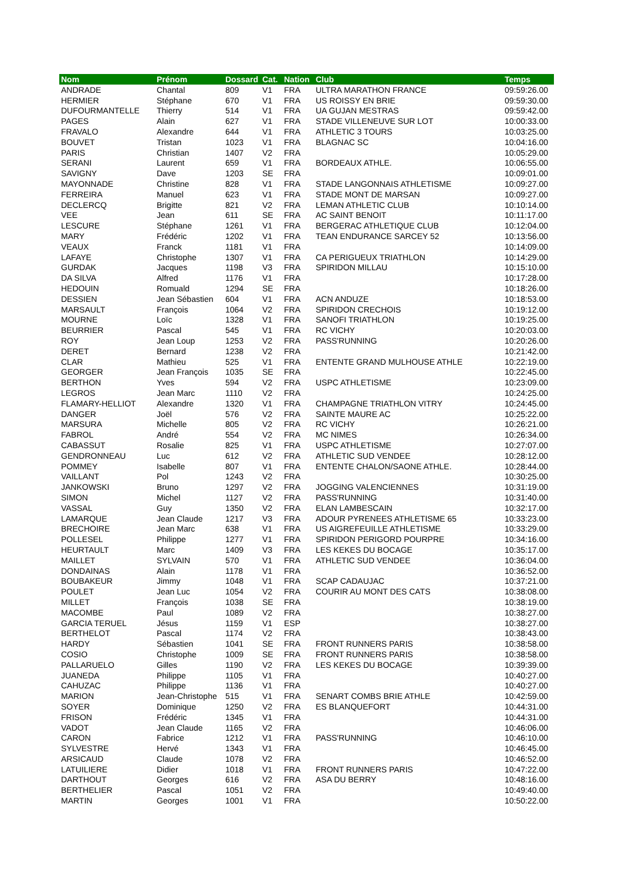| Nom | Prénom | Dossard | Cat. | Nation | Club | Temps |
| --- | --- | --- | --- | --- | --- | --- |
| ANDRADE | Chantal | 809 | V1 | FRA | ULTRA MARATHON FRANCE | 09:59:26.00 |
| HERMIER | Stéphane | 670 | V1 | FRA | US ROISSY EN BRIE | 09:59:30.00 |
| DUFOURMANTELLE | Thierry | 514 | V1 | FRA | UA GUJAN MESTRAS | 09:59:42.00 |
| PAGES | Alain | 627 | V1 | FRA | STADE VILLENEUVE SUR LOT | 10:00:33.00 |
| FRAVALO | Alexandre | 644 | V1 | FRA | ATHLETIC 3 TOURS | 10:03:25.00 |
| BOUVET | Tristan | 1023 | V1 | FRA | BLAGNAC SC | 10:04:16.00 |
| PARIS | Christian | 1407 | V2 | FRA | | 10:05:29.00 |
| SERANI | Laurent | 659 | V1 | FRA | BORDEAUX ATHLE. | 10:06:55.00 |
| SAVIGNY | Dave | 1203 | SE | FRA | | 10:09:01.00 |
| MAYONNADE | Christine | 828 | V1 | FRA | STADE LANGONNAIS ATHLETISME | 10:09:27.00 |
| FERREIRA | Manuel | 623 | V1 | FRA | STADE MONT DE MARSAN | 10:09:27.00 |
| DECLERCQ | Brigitte | 821 | V2 | FRA | LEMAN ATHLETIC CLUB | 10:10:14.00 |
| VEE | Jean | 611 | SE | FRA | AC SAINT BENOIT | 10:11:17.00 |
| LESCURE | Stéphane | 1261 | V1 | FRA | BERGERAC ATHLETIQUE CLUB | 10:12:04.00 |
| MARY | Frédéric | 1202 | V1 | FRA | TEAN ENDURANCE SARCEY 52 | 10:13:56.00 |
| VEAUX | Franck | 1181 | V1 | FRA | | 10:14:09.00 |
| LAFAYE | Christophe | 1307 | V1 | FRA | CA PERIGUEUX TRIATHLON | 10:14:29.00 |
| GURDAK | Jacques | 1198 | V3 | FRA | SPIRIDON MILLAU | 10:15:10.00 |
| DA SILVA | Alfred | 1176 | V1 | FRA | | 10:17:28.00 |
| HEDOUIN | Romuald | 1294 | SE | FRA | | 10:18:26.00 |
| DESSIEN | Jean Sébastien | 604 | V1 | FRA | ACN ANDUZE | 10:18:53.00 |
| MARSAULT | François | 1064 | V2 | FRA | SPIRIDON CRECHOIS | 10:19:12.00 |
| MOURNE | Loïc | 1328 | V1 | FRA | SANOFI TRIATHLON | 10:19:25.00 |
| BEURRIER | Pascal | 545 | V1 | FRA | RC VICHY | 10:20:03.00 |
| ROY | Jean Loup | 1253 | V2 | FRA | PASS'RUNNING | 10:20:26.00 |
| DERET | Bernard | 1238 | V2 | FRA | | 10:21:42.00 |
| CLAR | Mathieu | 525 | V1 | FRA | ENTENTE GRAND MULHOUSE ATHLE | 10:22:19.00 |
| GEORGER | Jean François | 1035 | SE | FRA | | 10:22:45.00 |
| BERTHON | Yves | 594 | V2 | FRA | USPC ATHLETISME | 10:23:09.00 |
| LEGROS | Jean Marc | 1110 | V2 | FRA | | 10:24:25.00 |
| FLAMARY-HELLIOT | Alexandre | 1320 | V1 | FRA | CHAMPAGNE TRIATHLON VITRY | 10:24:45.00 |
| DANGER | Joël | 576 | V2 | FRA | SAINTE MAURE AC | 10:25:22.00 |
| MARSURA | Michelle | 805 | V2 | FRA | RC VICHY | 10:26:21.00 |
| FABROL | André | 554 | V2 | FRA | MC NIMES | 10:26:34.00 |
| CABASSUT | Rosalie | 825 | V1 | FRA | USPC ATHLETISME | 10:27:07.00 |
| GENDRONNEAU | Luc | 612 | V2 | FRA | ATHLETIC SUD VENDEE | 10:28:12.00 |
| POMMEY | Isabelle | 807 | V1 | FRA | ENTENTE CHALON/SAONE ATHLE. | 10:28:44.00 |
| VAILLANT | Pol | 1243 | V2 | FRA | | 10:30:25.00 |
| JANKOWSKI | Bruno | 1297 | V2 | FRA | JOGGING VALENCIENNES | 10:31:19.00 |
| SIMON | Michel | 1127 | V2 | FRA | PASS'RUNNING | 10:31:40.00 |
| VASSAL | Guy | 1350 | V2 | FRA | ELAN LAMBESCAIN | 10:32:17.00 |
| LAMARQUE | Jean Claude | 1217 | V3 | FRA | ADOUR PYRENEES ATHLETISME 65 | 10:33:23.00 |
| BRECHOIRE | Jean Marc | 638 | V1 | FRA | US AIGREFEUILLE ATHLETISME | 10:33:29.00 |
| POLLESEL | Philippe | 1277 | V1 | FRA | SPIRIDON PERIGORD POURPRE | 10:34:16.00 |
| HEURTAULT | Marc | 1409 | V3 | FRA | LES KEKES DU BOCAGE | 10:35:17.00 |
| MAILLET | SYLVAIN | 570 | V1 | FRA | ATHLETIC SUD VENDEE | 10:36:04.00 |
| DONDAINAS | Alain | 1178 | V1 | FRA | | 10:36:52.00 |
| BOUBAKEUR | Jimmy | 1048 | V1 | FRA | SCAP CADAUJAC | 10:37:21.00 |
| POULET | Jean Luc | 1054 | V2 | FRA | COURIR AU MONT DES CATS | 10:38:08.00 |
| MILLET | François | 1038 | SE | FRA | | 10:38:19.00 |
| MACOMBE | Paul | 1089 | V2 | FRA | | 10:38:27.00 |
| GARCIA TERUEL | Jésus | 1159 | V1 | ESP | | 10:38:27.00 |
| BERTHELOT | Pascal | 1174 | V2 | FRA | | 10:38:43.00 |
| HARDY | Sébastien | 1041 | SE | FRA | FRONT RUNNERS PARIS | 10:38:58.00 |
| COSIO | Christophe | 1009 | SE | FRA | FRONT RUNNERS PARIS | 10:38:58.00 |
| PALLARUELO | Gilles | 1190 | V2 | FRA | LES KEKES DU BOCAGE | 10:39:39.00 |
| JUANEDA | Philippe | 1105 | V1 | FRA | | 10:40:27.00 |
| CAHUZAC | Philippe | 1136 | V1 | FRA | | 10:40:27.00 |
| MARION | Jean-Christophe | 515 | V1 | FRA | SENART COMBS BRIE ATHLE | 10:42:59.00 |
| SOYER | Dominique | 1250 | V2 | FRA | ES BLANQUEFORT | 10:44:31.00 |
| FRISON | Frédéric | 1345 | V1 | FRA | | 10:44:31.00 |
| VADOT | Jean Claude | 1165 | V2 | FRA | | 10:46:06.00 |
| CARON | Fabrice | 1212 | V1 | FRA | PASS'RUNNING | 10:46:10.00 |
| SYLVESTRE | Hervé | 1343 | V1 | FRA | | 10:46:45.00 |
| ARSICAUD | Claude | 1078 | V2 | FRA | | 10:46:52.00 |
| LATUILIERE | Didier | 1018 | V1 | FRA | FRONT RUNNERS PARIS | 10:47:22.00 |
| DARTHOUT | Georges | 616 | V2 | FRA | ASA DU BERRY | 10:48:16.00 |
| BERTHELIER | Pascal | 1051 | V2 | FRA | | 10:49:40.00 |
| MARTIN | Georges | 1001 | V1 | FRA | | 10:50:22.00 |